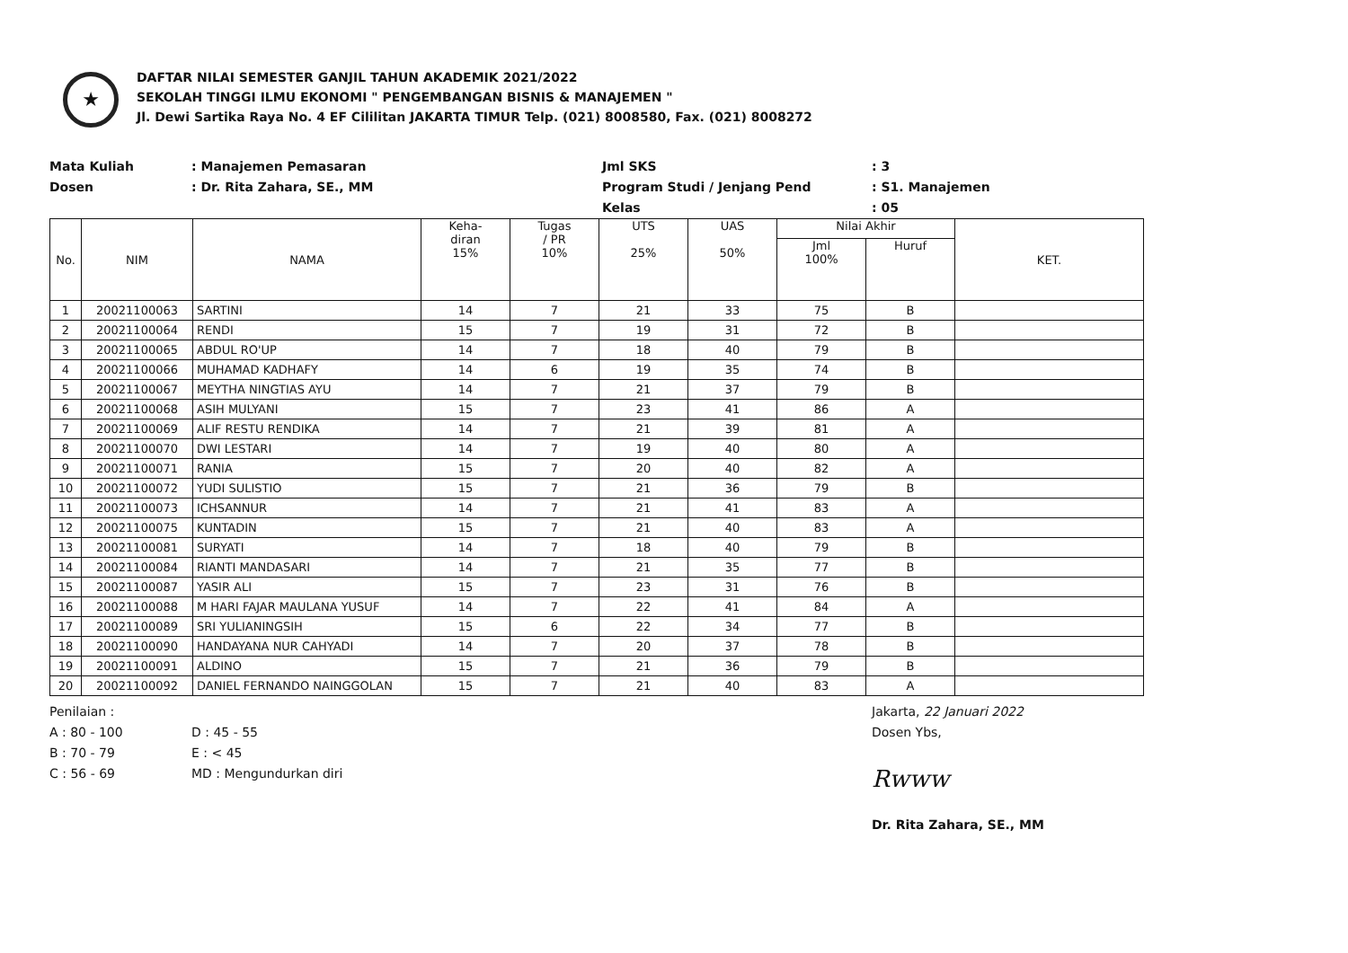★
DAFTAR NILAI SEMESTER GANJIL TAHUN AKADEMIK 2021/2022
SEKOLAH TINGGI ILMU EKONOMI " PENGEMBANGAN BISNIS & MANAJEMEN "
Jl. Dewi Sartika Raya No. 4 EF Cililitan JAKARTA TIMUR Telp. (021) 8008580, Fax. (021) 8008272
Mata Kuliah
Dosen
: Manajemen Pemasaran
: Dr. Rita Zahara, SE., MM
Jml SKS
Program Studi / Jenjang Pend
Kelas
: 3
: S1. Manajemen
: 05
| No. | NIM | NAMA | Keha- diran 15% | Tugas / PR 10% | UTS 25% | UAS 50% | Nilai Akhir | | KET. |
| --- | --- | --- | --- | --- | --- | --- | --- | --- | --- |
| | | | | | | | Jml 100% | Huruf | |
| 1 | 20021100063 | SARTINI | 14 | 7 | 21 | 33 | 75 | B | |
| 2 | 20021100064 | RENDI | 15 | 7 | 19 | 31 | 72 | B | |
| 3 | 20021100065 | ABDUL RO'UP | 14 | 7 | 18 | 40 | 79 | B | |
| 4 | 20021100066 | MUHAMAD KADHAFY | 14 | 6 | 19 | 35 | 74 | B | |
| 5 | 20021100067 | MEYTHA NINGTIAS AYU | 14 | 7 | 21 | 37 | 79 | B | |
| 6 | 20021100068 | ASIH MULYANI | 15 | 7 | 23 | 41 | 86 | A | |
| 7 | 20021100069 | ALIF RESTU RENDIKA | 14 | 7 | 21 | 39 | 81 | A | |
| 8 | 20021100070 | DWI LESTARI | 14 | 7 | 19 | 40 | 80 | A | |
| 9 | 20021100071 | RANIA | 15 | 7 | 20 | 40 | 82 | A | |
| 10 | 20021100072 | YUDI SULISTIO | 15 | 7 | 21 | 36 | 79 | B | |
| 11 | 20021100073 | ICHSANNUR | 14 | 7 | 21 | 41 | 83 | A | |
| 12 | 20021100075 | KUNTADIN | 15 | 7 | 21 | 40 | 83 | A | |
| 13 | 20021100081 | SURYATI | 14 | 7 | 18 | 40 | 79 | B | |
| 14 | 20021100084 | RIANTI MANDASARI | 14 | 7 | 21 | 35 | 77 | B | |
| 15 | 20021100087 | YASIR ALI | 15 | 7 | 23 | 31 | 76 | B | |
| 16 | 20021100088 | M HARI FAJAR MAULANA YUSUF | 14 | 7 | 22 | 41 | 84 | A | |
| 17 | 20021100089 | SRI YULIANINGSIH | 15 | 6 | 22 | 34 | 77 | B | |
| 18 | 20021100090 | HANDAYANA NUR CAHYADI | 14 | 7 | 20 | 37 | 78 | B | |
| 19 | 20021100091 | ALDINO | 15 | 7 | 21 | 36 | 79 | B | |
| 20 | 20021100092 | DANIEL FERNANDO NAINGGOLAN | 15 | 7 | 21 | 40 | 83 | A | |
Penilaian :
A : 80 - 100
B : 70 - 79
C : 56 - 69
D : 45 - 55
E : < 45
MD : Mengundurkan diri
Jakarta, 22 Januari 2022
Dosen Ybs,
Rwww
Dr. Rita Zahara, SE., MM